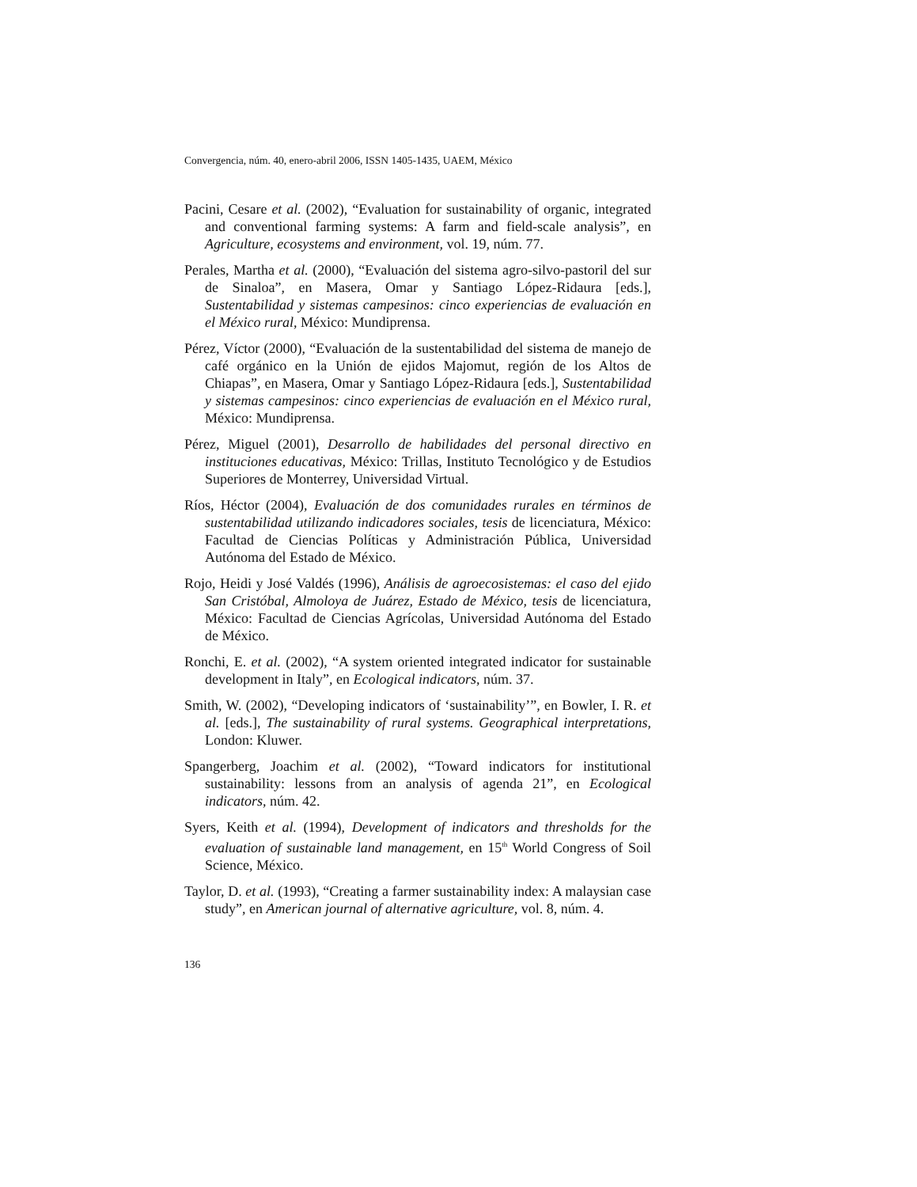Convergencia, núm. 40, enero-abril 2006, ISSN 1405-1435, UAEM, México
Pacini, Cesare et al. (2002), “Evaluation for sustainability of organic, integrated and conventional farming systems: A farm and field-scale analysis”, en Agriculture, ecosystems and environment, vol. 19, núm. 77.
Perales, Martha et al. (2000), “Evaluación del sistema agro-silvo-pastoril del sur de Sinaloa”, en Masera, Omar y Santiago López-Ridaura [eds.], Sustentabilidad y sistemas campesinos: cinco experiencias de evaluación en el México rural, México: Mundiprensa.
Pérez, Víctor (2000), “Evaluación de la sustentabilidad del sistema de manejo de café orgánico en la Unión de ejidos Majomut, región de los Altos de Chiapas”, en Masera, Omar y Santiago López-Ridaura [eds.], Sustentabilidad y sistemas campesinos: cinco experiencias de evaluación en el México rural, México: Mundiprensa.
Pérez, Miguel (2001), Desarrollo de habilidades del personal directivo en instituciones educativas, México: Trillas, Instituto Tecnológico y de Estudios Superiores de Monterrey, Universidad Virtual.
Ríos, Héctor (2004), Evaluación de dos comunidades rurales en términos de sustentabilidad utilizando indicadores sociales, tesis de licenciatura, México: Facultad de Ciencias Políticas y Administración Pública, Universidad Autónoma del Estado de México.
Rojo, Heidi y José Valdés (1996), Análisis de agroecosistemas: el caso del ejido San Cristóbal, Almoloya de Juárez, Estado de México, tesis de licenciatura, México: Facultad de Ciencias Agrícolas, Universidad Autónoma del Estado de México.
Ronchi, E. et al. (2002), “A system oriented integrated indicator for sustainable development in Italy”, en Ecological indicators, núm. 37.
Smith, W. (2002), “Developing indicators of ‘sustainability’”, en Bowler, I. R. et al. [eds.], The sustainability of rural systems. Geographical interpretations, London: Kluwer.
Spangerberg, Joachim et al. (2002), “Toward indicators for institutional sustainability: lessons from an analysis of agenda 21”, en Ecological indicators, núm. 42.
Syers, Keith et al. (1994), Development of indicators and thresholds for the evaluation of sustainable land management, en 15<sup>th</sup> World Congress of Soil Science, México.
Taylor, D. et al. (1993), “Creating a farmer sustainability index: A malaysian case study”, en American journal of alternative agriculture, vol. 8, núm. 4.
136